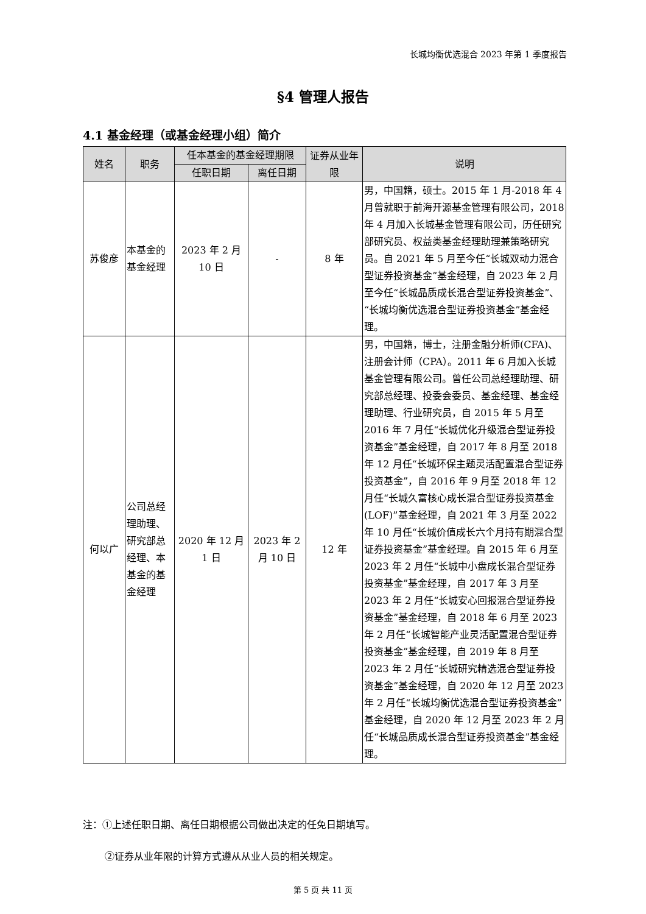长城均衡优选混合 2023 年第 1 季度报告
§4 管理人报告
4.1 基金经理（或基金经理小组）简介
| 姓名 | 职务 | 任本基金的基金经理期限 | | 证券从业年限 | 说明 |
| --- | --- | --- | --- | --- | --- |
| | | 任职日期 | 离任日期 | | |
| 苏俊彦 | 本基金的基金经理 | 2023 年 2 月 10 日 | - | 8 年 | 男，中国籍，硕士。2015 年 1 月-2018 年 4 月曾就职于前海开源基金管理有限公司，2018 年 4 月加入长城基金管理有限公司，历任研究部研究员、权益类基金经理助理兼策略研究员。自 2021 年 5 月至今任“长城双动力混合型证券投资基金”基金经理，自 2023 年 2 月至今任“长城品质成长混合型证券投资基金”、“长城均衡优选混合型证券投资基金”基金经理。 |
| 何以广 | 公司总经理助理、研究部总经理、本基金的基金经理 | 2020 年 12 月 1 日 | 2023 年 2 月 10 日 | 12 年 | 男，中国籍，博士，注册金融分析师(CFA)、注册会计师（CPA）。2011 年 6 月加入长城基金管理有限公司。曾任公司总经理助理、研究部总经理、投委会委员、基金经理、基金经理助理、行业研究员，自 2015 年 5 月至 2016 年 7 月任“长城优化升级混合型证券投资基金”基金经理，自 2017 年 8 月至 2018 年 12 月任“长城环保主题灵活配置混合型证券投资基金”，自 2016 年 9 月至 2018 年 12 月任“长城久富核心成长混合型证券投资基金(LOF)”基金经理，自 2021 年 3 月至 2022 年 10 月任“长城价值成长六个月持有期混合型证券投资基金”基金经理。自 2015 年 6 月至 2023 年 2 月任“长城中小盘成长混合型证券投资基金”基金经理，自 2017 年 3 月至 2023 年 2 月任“长城安心回报混合型证券投资基金”基金经理，自 2018 年 6 月至 2023 年 2 月任“长城智能产业灵活配置混合型证券投资基金”基金经理，自 2019 年 8 月至 2023 年 2 月任“长城研究精选混合型证券投资基金”基金经理，自 2020 年 12 月至 2023 年 2 月任“长城均衡优选混合型证券投资基金”基金经理，自 2020 年 12 月至 2023 年 2 月任“长城品质成长混合型证券投资基金”基金经理。 |
注：①上述任职日期、离任日期根据公司做出决定的任免日期填写。
②证券从业年限的计算方式遵从从业人员的相关规定。
第 5 页 共 11 页